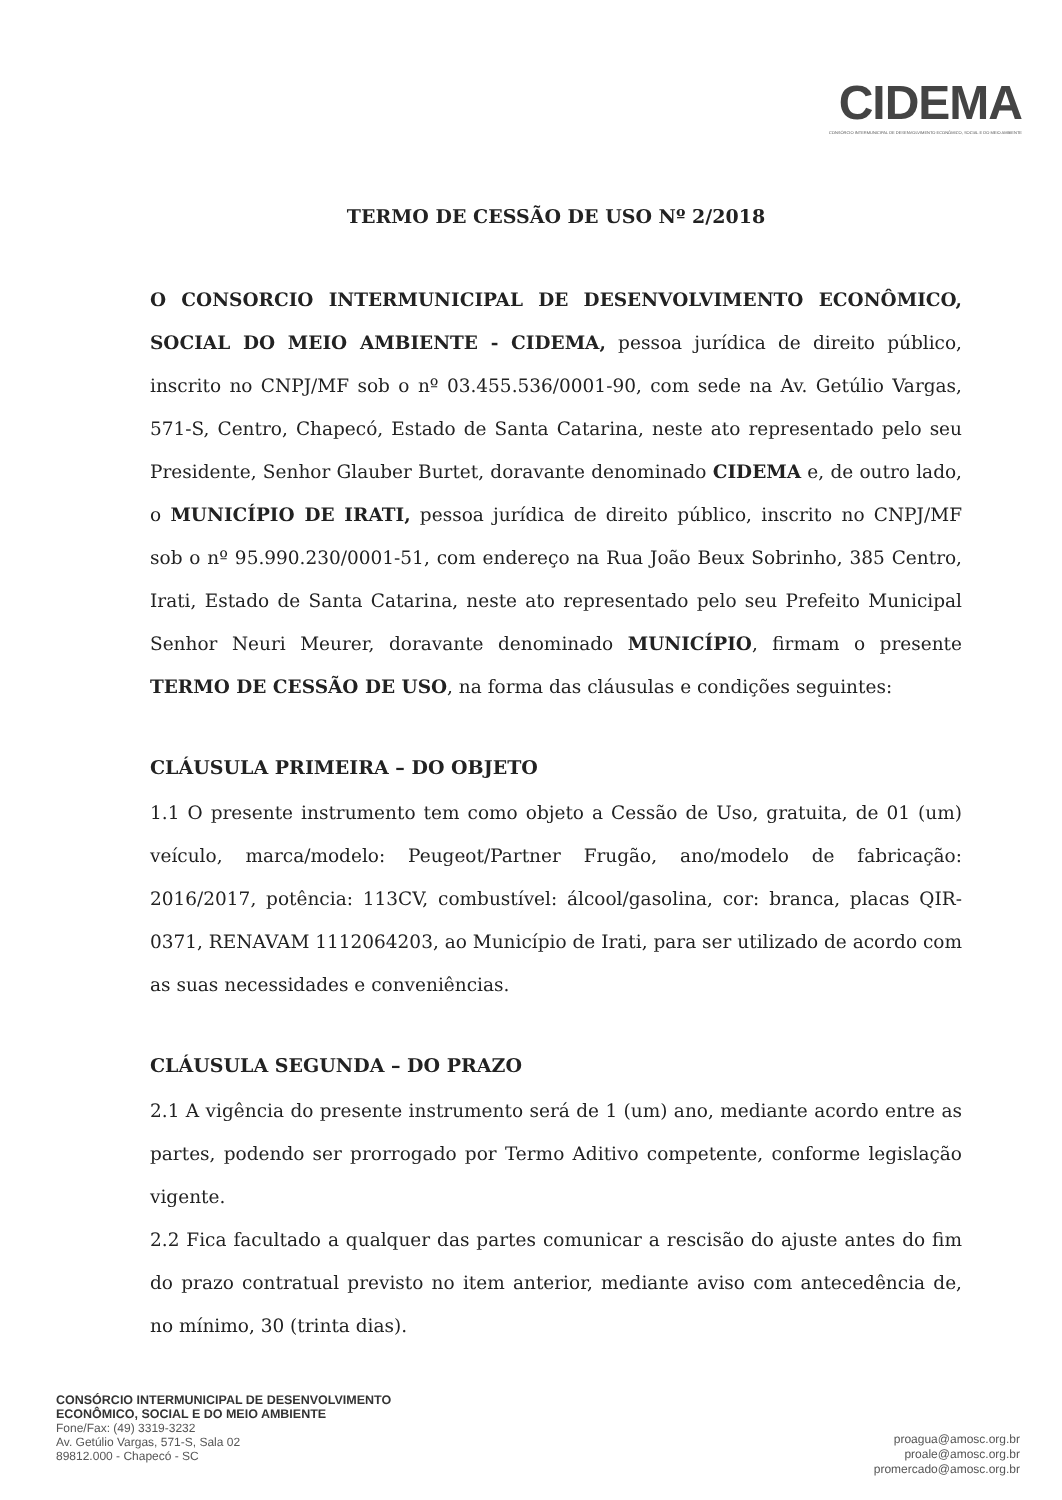CIDEMA
CONSÓRCIO INTERMUNICIPAL DE DESENVOLVIMENTO ECONÔMICO, SOCIAL E DO MEIO AMBIENTE
TERMO DE CESSÃO DE USO Nº 2/2018
O CONSORCIO INTERMUNICIPAL DE DESENVOLVIMENTO ECONÔMICO, SOCIAL DO MEIO AMBIENTE - CIDEMA, pessoa jurídica de direito público, inscrito no CNPJ/MF sob o nº 03.455.536/0001-90, com sede na Av. Getúlio Vargas, 571-S, Centro, Chapecó, Estado de Santa Catarina, neste ato representado pelo seu Presidente, Senhor Glauber Burtet, doravante denominado CIDEMA e, de outro lado, o MUNICÍPIO DE IRATI, pessoa jurídica de direito público, inscrito no CNPJ/MF sob o nº 95.990.230/0001-51, com endereço na Rua João Beux Sobrinho, 385 Centro, Irati, Estado de Santa Catarina, neste ato representado pelo seu Prefeito Municipal Senhor Neuri Meurer, doravante denominado MUNICÍPIO, firmam o presente TERMO DE CESSÃO DE USO, na forma das cláusulas e condições seguintes:
CLÁUSULA PRIMEIRA – DO OBJETO
1.1 O presente instrumento tem como objeto a Cessão de Uso, gratuita, de 01 (um) veículo, marca/modelo: Peugeot/Partner Frugão, ano/modelo de fabricação: 2016/2017, potência: 113CV, combustível: álcool/gasolina, cor: branca, placas QIR-0371, RENAVAM 1112064203, ao Município de Irati, para ser utilizado de acordo com as suas necessidades e conveniências.
CLÁUSULA SEGUNDA – DO PRAZO
2.1 A vigência do presente instrumento será de 1 (um) ano, mediante acordo entre as partes, podendo ser prorrogado por Termo Aditivo competente, conforme legislação vigente.
2.2 Fica facultado a qualquer das partes comunicar a rescisão do ajuste antes do fim do prazo contratual previsto no item anterior, mediante aviso com antecedência de, no mínimo, 30 (trinta dias).
CONSÓRCIO INTERMUNICIPAL DE DESENVOLVIMENTO
ECONÔMICO, SOCIAL E DO MEIO AMBIENTE
Fone/Fax: (49) 3319-3232
Av. Getúlio Vargas, 571-S, Sala 02
89812.000 - Chapecó - SC
proagua@amosc.org.br
proale@amosc.org.br
promercado@amosc.org.br